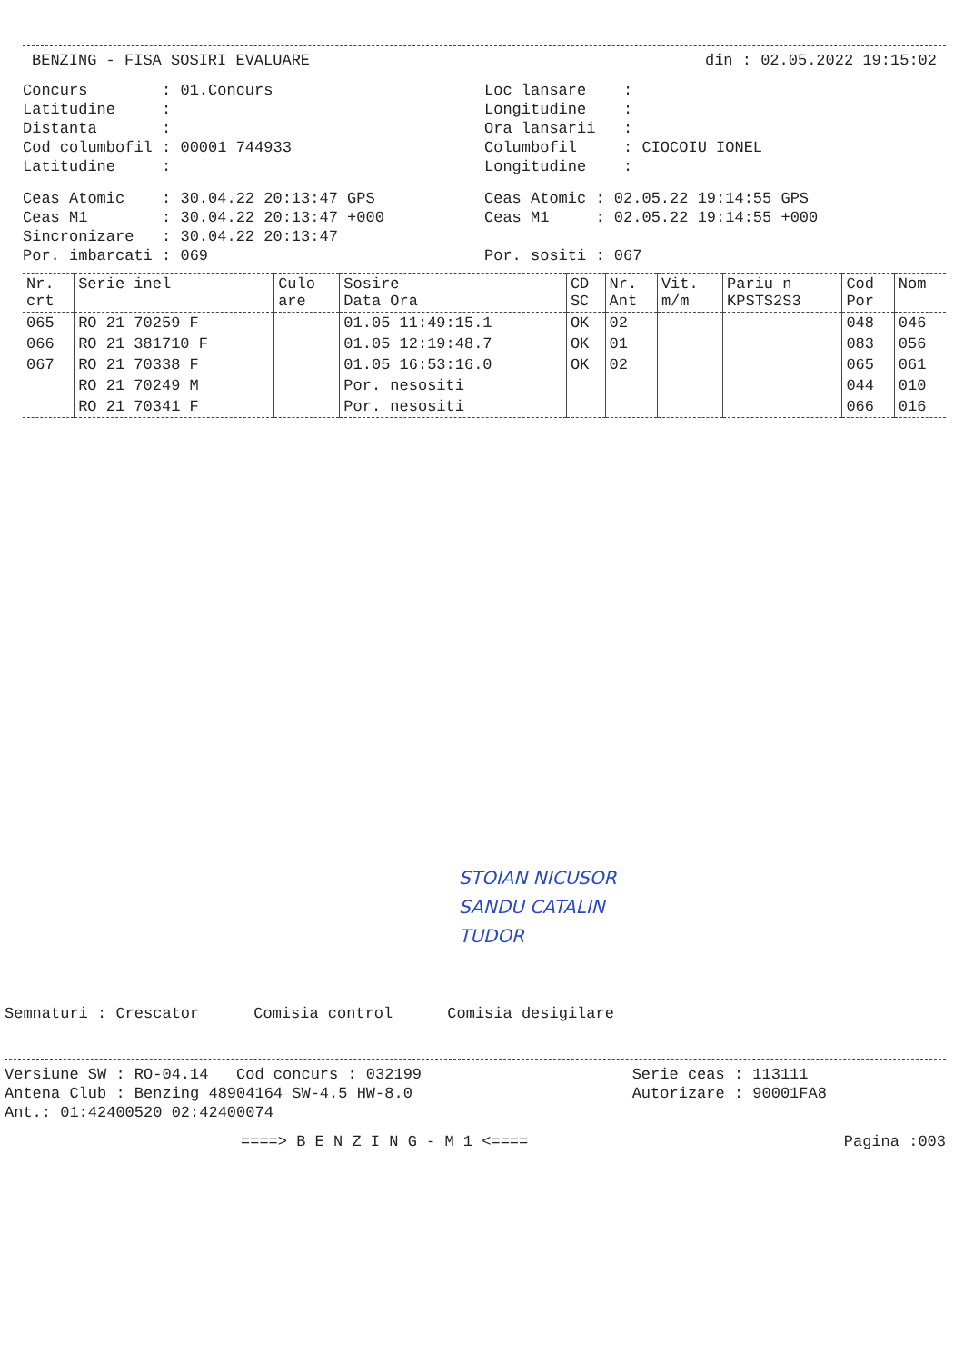BENZING - FISA SOSIRI EVALUARE din : 02.05.2022 19:15:02
Concurs : 01.Concurs Latitudine : Distanta : Cod columbofil : 00001 744933 Latitudine :
Loc lansare : Longitudine : Ora lansarii : Columbofil : CIOCOIU IONEL Longitudine :
Ceas Atomic : 30.04.22 20:13:47 GPS Ceas M1 : 30.04.22 20:13:47 +000 Sincronizare : 30.04.22 20:13:47 Por. imbarcati : 069
Ceas Atomic : 02.05.22 19:14:55 GPS Ceas M1 : 02.05.22 19:14:55 +000 Por. sositi : 067
| Nr. crt | Serie inel | Culo are | Sosire Data Ora | CD SC | Nr. Ant | Vit. m/m | Pariu n KPSTS2S3 | Cod Por | Nom |
| --- | --- | --- | --- | --- | --- | --- | --- | --- | --- |
| 065 | RO 21 70259 F | | 01.05 11:49:15.1 | OK | 02 | | | 048 | 046 |
| 066 | RO 21 381710 F | | 01.05 12:19:48.7 | OK | 01 | | | 083 | 056 |
| 067 | RO 21 70338 F | | 01.05 16:53:16.0 | OK | 02 | | | 065 | 061 |
| | RO 21 70249 M | | Por. nesositi | | | | | 044 | 010 |
| | RO 21 70341 F | | Por. nesositi | | | | | 066 | 016 |
STOIAN NICUSOR
SANDU CATALIN
TUDOR
Semnaturi : Crescator Comisia control Comisia desigilare
Versiune SW : RO-04.14 Cod concurs : 032199 Antena Club : Benzing 48904164 SW-4.5 HW-8.0 Ant.: 01:42400520 02:42400074
Serie ceas : 113111 Autorizare : 90001FA8
====> B E N Z I N G - M 1 <==== Pagina :003